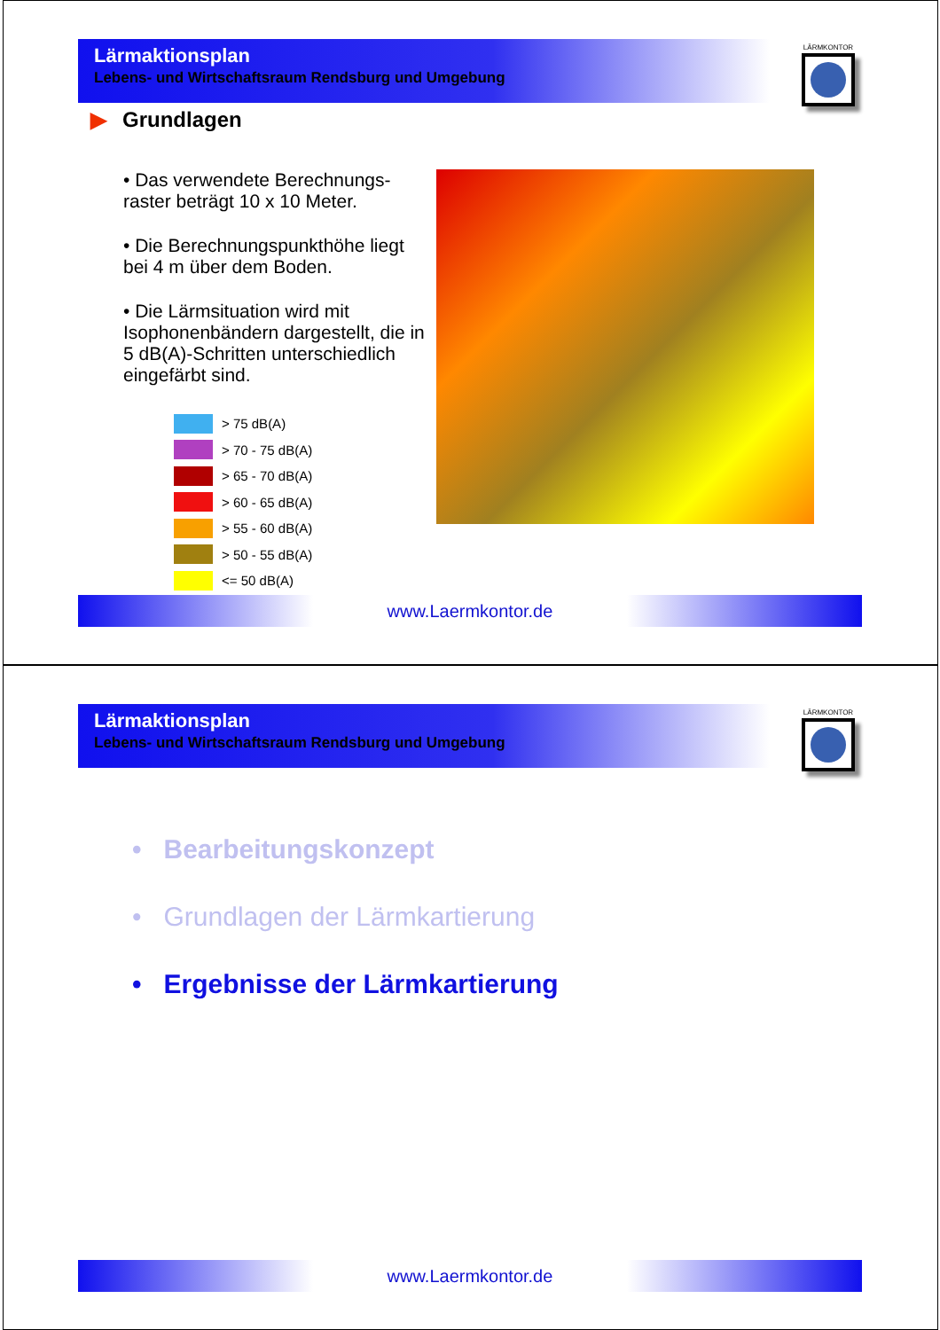Lärmaktionsplan
Lebens- und Wirtschaftsraum Rendsburg und Umgebung
LÄRMKONTOR
▶ Grundlagen
• Das verwendete Berechnungs-raster beträgt 10 x 10 Meter.
• Die Berechnungspunkthöhe liegt bei 4 m über dem Boden.
• Die Lärmsituation wird mit Isophonenbändern dargestellt, die in 5 dB(A)-Schritten unterschiedlich eingefärbt sind.
> 75 dB(A)
> 70 - 75 dB(A)
> 65 - 70 dB(A)
> 60 - 65 dB(A)
> 55 - 60 dB(A)
> 50 - 55 dB(A)
<= 50 dB(A)
www.Laermkontor.de
Lärmaktionsplan
Lebens- und Wirtschaftsraum Rendsburg und Umgebung
LÄRMKONTOR
• Bearbeitungskonzept
• Grundlagen der Lärmkartierung
• Ergebnisse der Lärmkartierung
www.Laermkontor.de